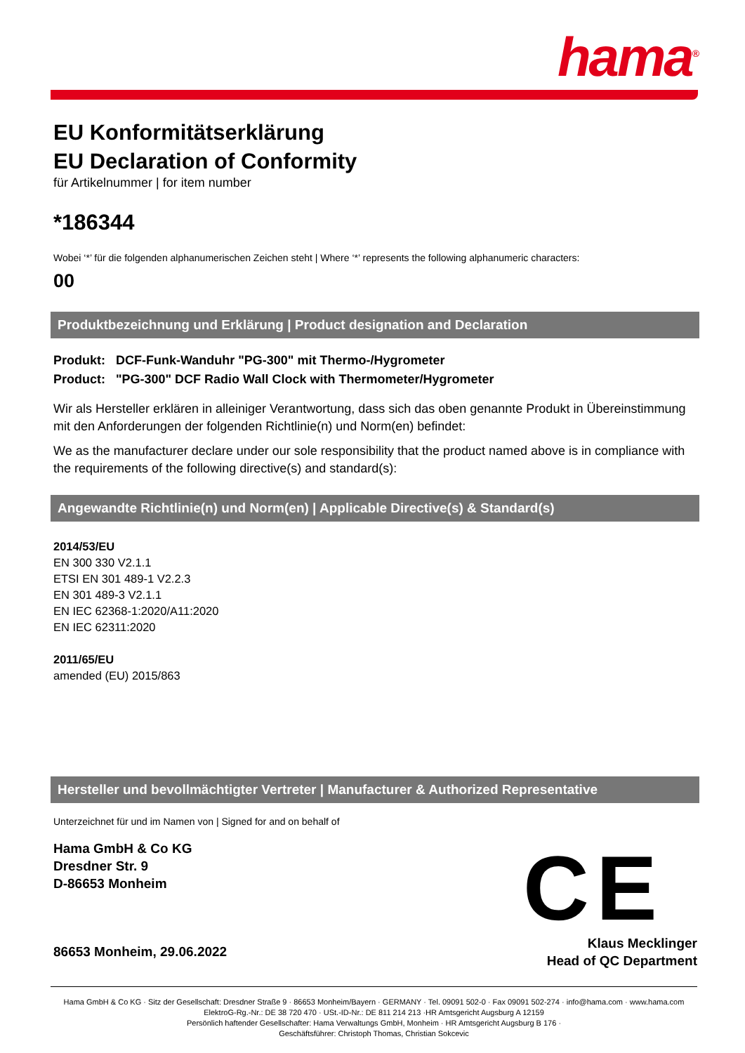hama<sup>®</sup>
EU Konformitätserklärung
EU Declaration of Conformity
für Artikelnummer | for item number
*186344
Wobei ‘*’ für die folgenden alphanumerischen Zeichen steht | Where ‘*’ represents the following alphanumeric characters:
00
Produktbezeichnung und Erklärung | Product designation and Declaration
Produkt: DCF-Funk-Wanduhr "PG-300" mit Thermo-/Hygrometer
Product: "PG-300" DCF Radio Wall Clock with Thermometer/Hygrometer
Wir als Hersteller erklären in alleiniger Verantwortung, dass sich das oben genannte Produkt in Übereinstimmung mit den Anforderungen der folgenden Richtlinie(n) und Norm(en) befindet:
We as the manufacturer declare under our sole responsibility that the product named above is in compliance with the requirements of the following directive(s) and standard(s):
Angewandte Richtlinie(n) und Norm(en) | Applicable Directive(s) & Standard(s)
2014/53/EU
EN 300 330 V2.1.1
ETSI EN 301 489-1 V2.2.3
EN 301 489-3 V2.1.1
EN IEC 62368-1:2020/A11:2020
EN IEC 62311:2020
2011/65/EU
amended (EU) 2015/863
Hersteller und bevollmächtigter Vertreter | Manufacturer & Authorized Representative
Unterzeichnet für und im Namen von | Signed for and on behalf of
Hama GmbH & Co KG
Dresdner Str. 9
D-86653 Monheim
86653 Monheim, 29.06.2022
Klaus Mecklinger
Head of QC Department
CE
Hama GmbH & Co KG · Sitz der Gesellschaft: Dresdner Straße 9 · 86653 Monheim/Bayern · GERMANY · Tel. 09091 502-0 · Fax 09091 502-274 · info@hama.com · www.hama.com
ElektroG-Rg.-Nr.: DE 38 720 470 · USt.-ID-Nr.: DE 811 214 213 ·HR Amtsgericht Augsburg A 12159
Persönlich haftender Gesellschafter: Hama Verwaltungs GmbH, Monheim · HR Amtsgericht Augsburg B 176 ·
Geschäftsführer: Christoph Thomas, Christian Sokcevic